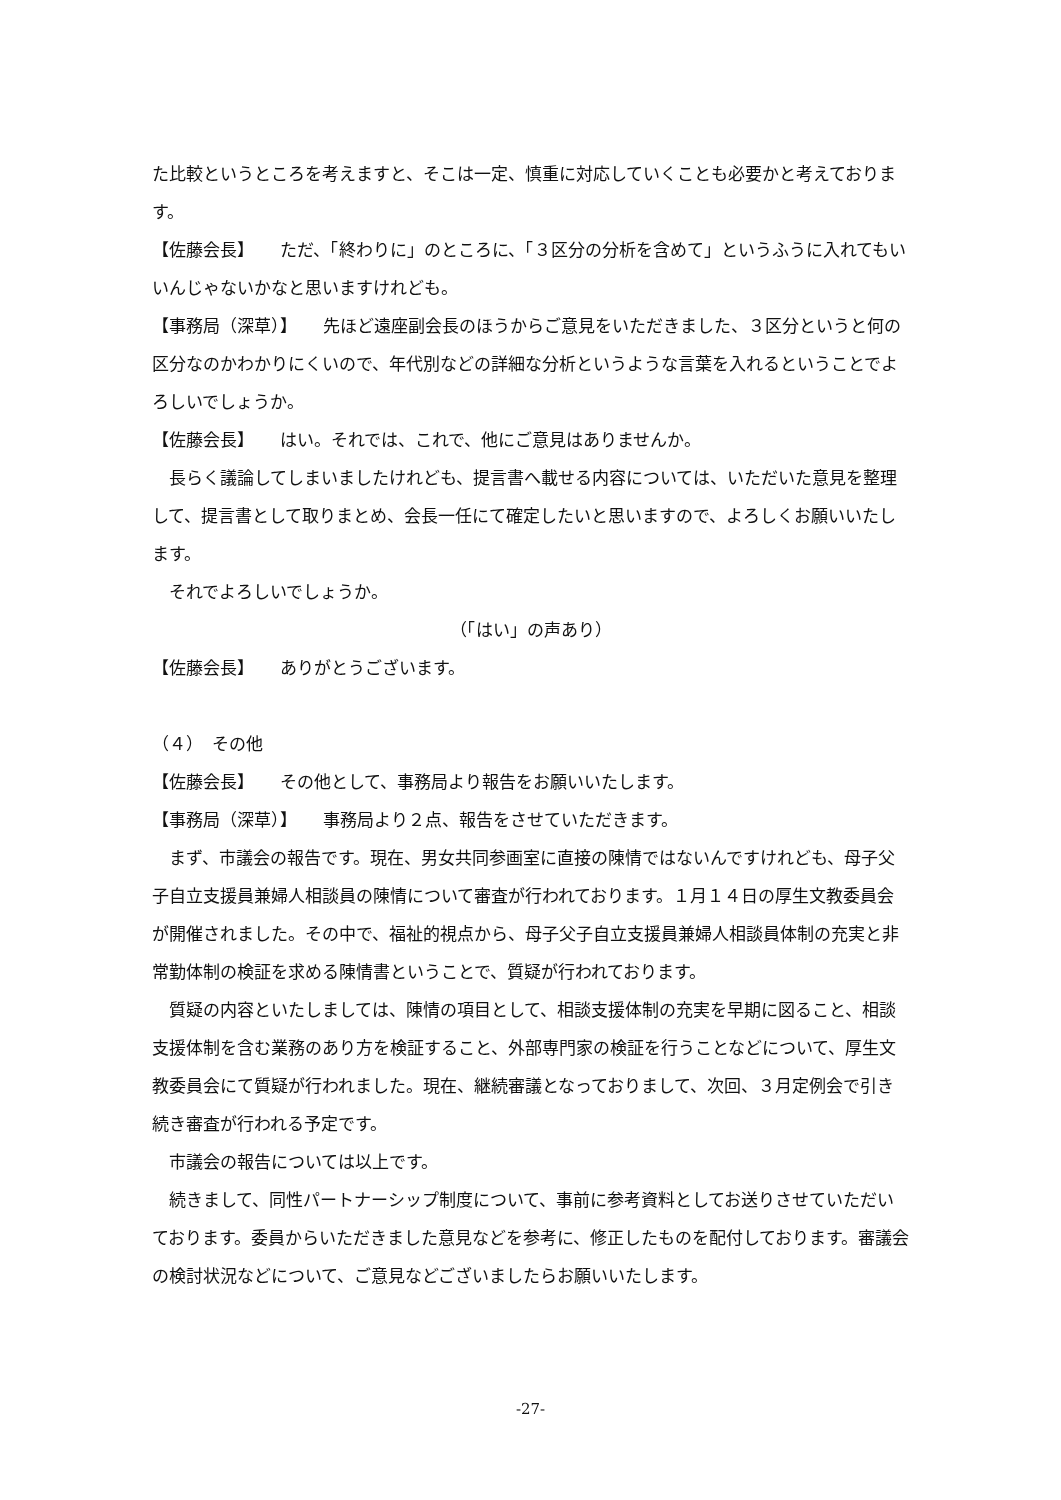た比較というところを考えますと、そこは一定、慎重に対応していくことも必要かと考えております。
【佐藤会長】　　ただ、「終わりに」のところに、「３区分の分析を含めて」というふうに入れてもいいんじゃないかなと思いますけれども。
【事務局（深草）】　　先ほど遠座副会長のほうからご意見をいただきました、３区分というと何の区分なのかわかりにくいので、年代別などの詳細な分析というような言葉を入れるということでよろしいでしょうか。
【佐藤会長】　　はい。それでは、これで、他にご意見はありませんか。
長らく議論してしまいましたけれども、提言書へ載せる内容については、いただいた意見を整理して、提言書として取りまとめ、会長一任にて確定したいと思いますので、よろしくお願いいたします。
それでよろしいでしょうか。
（「はい」の声あり）
【佐藤会長】　　ありがとうございます。
（４）　その他
【佐藤会長】　　その他として、事務局より報告をお願いいたします。
【事務局（深草）】　　事務局より２点、報告をさせていただきます。
まず、市議会の報告です。現在、男女共同参画室に直接の陳情ではないんですけれども、母子父子自立支援員兼婦人相談員の陳情について審査が行われております。１月１４日の厚生文教委員会が開催されました。その中で、福祉的視点から、母子父子自立支援員兼婦人相談員体制の充実と非常勤体制の検証を求める陳情書ということで、質疑が行われております。
質疑の内容といたしましては、陳情の項目として、相談支援体制の充実を早期に図ること、相談支援体制を含む業務のあり方を検証すること、外部専門家の検証を行うことなどについて、厚生文教委員会にて質疑が行われました。現在、継続審議となっておりまして、次回、３月定例会で引き続き審査が行われる予定です。
市議会の報告については以上です。
続きまして、同性パートナーシップ制度について、事前に参考資料としてお送りさせていただいております。委員からいただきました意見などを参考に、修正したものを配付しております。審議会の検討状況などについて、ご意見などございましたらお願いいたします。
-27-